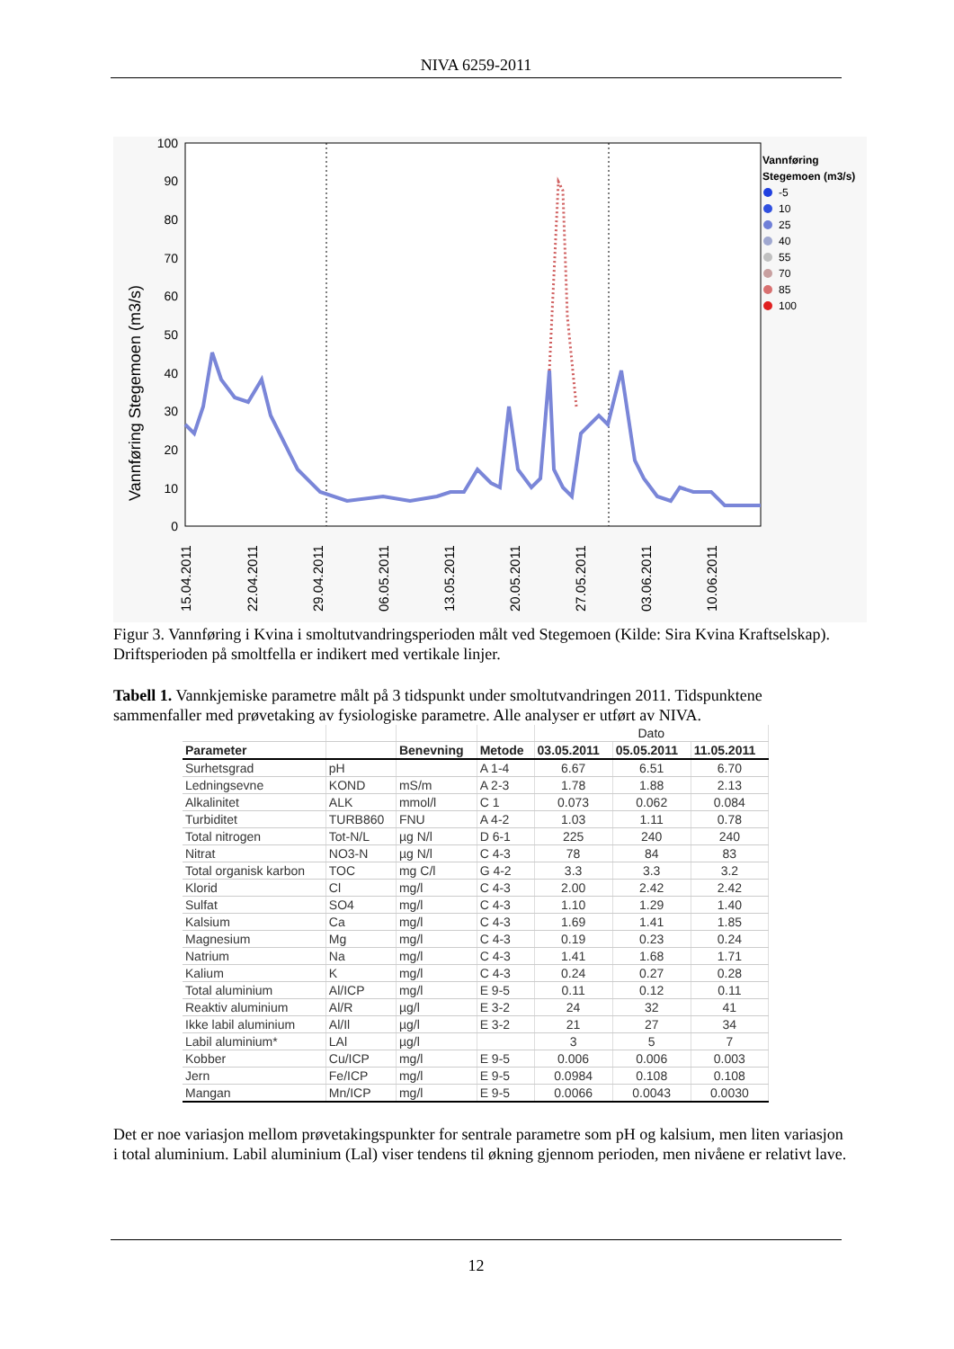NIVA 6259-2011
0
10
20
30
40
50
60
70
80
90
100
Vannføring Stegemoen (m3/s)
Vannføring
Stegemoen (m3/s)
-5
10
25
40
55
70
85
100
15.04.2011
22.04.2011
29.04.2011
06.05.2011
13.05.2011
20.05.2011
27.05.2011
03.06.2011
10.06.2011
Figur 3. Vannføring i Kvina i smoltutvandringsperioden målt ved Stegemoen (Kilde: Sira Kvina Kraftselskap). Driftsperioden på smoltfella er indikert med vertikale linjer.
Tabell 1. Vannkjemiske parametre målt på 3 tidspunkt under smoltutvandringen 2011. Tidspunktene sammenfaller med prøvetaking av fysiologiske parametre. Alle analyser er utført av NIVA.
| | | | | Dato | | |
| --- | --- | --- | --- | --- | --- | --- |
| Parameter | | Benevning | Metode | 03.05.2011 | 05.05.2011 | 11.05.2011 |
| Surhetsgrad | pH | | A 1-4 | 6.67 | 6.51 | 6.70 |
| Ledningsevne | KOND | mS/m | A 2-3 | 1.78 | 1.88 | 2.13 |
| Alkalinitet | ALK | mmol/l | C 1 | 0.073 | 0.062 | 0.084 |
| Turbiditet | TURB860 | FNU | A 4-2 | 1.03 | 1.11 | 0.78 |
| Total nitrogen | Tot-N/L | µg N/l | D 6-1 | 225 | 240 | 240 |
| Nitrat | NO3-N | µg N/l | C 4-3 | 78 | 84 | 83 |
| Total organisk karbon | TOC | mg C/l | G 4-2 | 3.3 | 3.3 | 3.2 |
| Klorid | Cl | mg/l | C 4-3 | 2.00 | 2.42 | 2.42 |
| Sulfat | SO4 | mg/l | C 4-3 | 1.10 | 1.29 | 1.40 |
| Kalsium | Ca | mg/l | C 4-3 | 1.69 | 1.41 | 1.85 |
| Magnesium | Mg | mg/l | C 4-3 | 0.19 | 0.23 | 0.24 |
| Natrium | Na | mg/l | C 4-3 | 1.41 | 1.68 | 1.71 |
| Kalium | K | mg/l | C 4-3 | 0.24 | 0.27 | 0.28 |
| Total aluminium | Al/ICP | mg/l | E 9-5 | 0.11 | 0.12 | 0.11 |
| Reaktiv aluminium | Al/R | µg/l | E 3-2 | 24 | 32 | 41 |
| Ikke labil aluminium | Al/Il | µg/l | E 3-2 | 21 | 27 | 34 |
| Labil aluminium* | LAl | µg/l | | 3 | 5 | 7 |
| Kobber | Cu/ICP | mg/l | E 9-5 | 0.006 | 0.006 | 0.003 |
| Jern | Fe/ICP | mg/l | E 9-5 | 0.0984 | 0.108 | 0.108 |
| Mangan | Mn/ICP | mg/l | E 9-5 | 0.0066 | 0.0043 | 0.0030 |
Det er noe variasjon mellom prøvetakingspunkter for sentrale parametre som pH og kalsium, men liten variasjon i total aluminium. Labil aluminium (Lal) viser tendens til økning gjennom perioden, men nivåene er relativt lave.
12